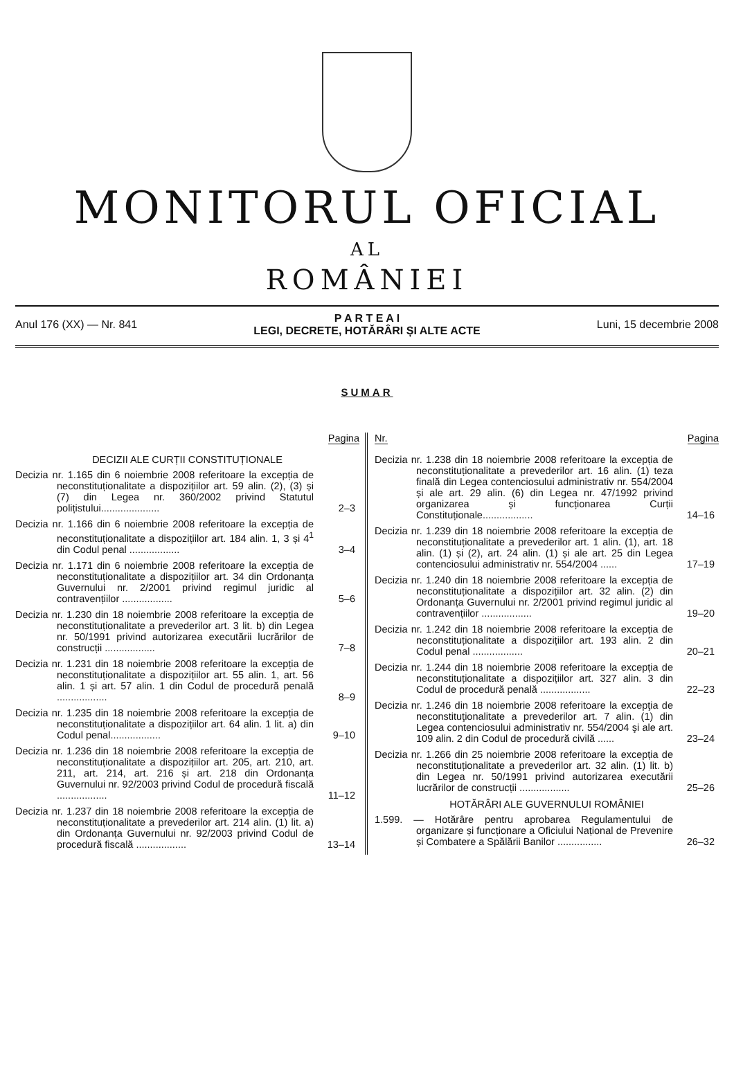MONITORUL OFICIAL
AL
ROMÂNIEI
Anul 176 (XX) — Nr. 841
P A R T E A I
LEGI, DECRETE, HOTĂRÂRI ȘI ALTE ACTE
Luni, 15 decembrie 2008
SUMAR
Pagina
DECIZII ALE CURȚII CONSTITUȚIONALE
Decizia nr. 1.165 din 6 noiembrie 2008 referitoare la excepția de neconstituționalitate a dispozițiilor art. 59 alin. (2), (3) și (7) din Legea nr. 360/2002 privind Statutul polițistului.....................
2–3
Decizia nr. 1.166 din 6 noiembrie 2008 referitoare la excepția de neconstituționalitate a dispozițiilor art. 184 alin. 1, 3 și 4<sup>1</sup> din Codul penal ..................
3–4
Decizia nr. 1.171 din 6 noiembrie 2008 referitoare la excepția de neconstituționalitate a dispozițiilor art. 34 din Ordonanța Guvernului nr. 2/2001 privind regimul juridic al contravențiilor ..................
5–6
Decizia nr. 1.230 din 18 noiembrie 2008 referitoare la excepția de neconstituționalitate a prevederilor art. 3 lit. b) din Legea nr. 50/1991 privind autorizarea executării lucrărilor de construcții ..................
7–8
Decizia nr. 1.231 din 18 noiembrie 2008 referitoare la excepția de neconstituționalitate a dispozițiilor art. 55 alin. 1, art. 56 alin. 1 și art. 57 alin. 1 din Codul de procedură penală ..................
8–9
Decizia nr. 1.235 din 18 noiembrie 2008 referitoare la excepția de neconstituționalitate a dispozițiilor art. 64 alin. 1 lit. a) din Codul penal..................
9–10
Decizia nr. 1.236 din 18 noiembrie 2008 referitoare la excepția de neconstituționalitate a dispozițiilor art. 205, art. 210, art. 211, art. 214, art. 216 și art. 218 din Ordonanța Guvernului nr. 92/2003 privind Codul de procedură fiscală ..................
11–12
Decizia nr. 1.237 din 18 noiembrie 2008 referitoare la excepția de neconstituționalitate a prevederilor art. 214 alin. (1) lit. a) din Ordonanța Guvernului nr. 92/2003 privind Codul de procedură fiscală ..................
13–14
Nr. Pagina
Decizia nr. 1.238 din 18 noiembrie 2008 referitoare la excepția de neconstituționalitate a prevederilor art. 16 alin. (1) teza finală din Legea contenciosului administrativ nr. 554/2004 și ale art. 29 alin. (6) din Legea nr. 47/1992 privind organizarea și funcționarea Curții Constituționale..................
14–16
Decizia nr. 1.239 din 18 noiembrie 2008 referitoare la excepția de neconstituționalitate a prevederilor art. 1 alin. (1), art. 18 alin. (1) și (2), art. 24 alin. (1) și ale art. 25 din Legea contenciosului administrativ nr. 554/2004 ......
17–19
Decizia nr. 1.240 din 18 noiembrie 2008 referitoare la excepția de neconstituționalitate a dispozițiilor art. 32 alin. (2) din Ordonanța Guvernului nr. 2/2001 privind regimul juridic al contravențiilor ..................
19–20
Decizia nr. 1.242 din 18 noiembrie 2008 referitoare la excepția de neconstituționalitate a dispozițiilor art. 193 alin. 2 din Codul penal ..................
20–21
Decizia nr. 1.244 din 18 noiembrie 2008 referitoare la excepția de neconstituționalitate a dispozițiilor art. 327 alin. 3 din Codul de procedură penală ..................
22–23
Decizia nr. 1.246 din 18 noiembrie 2008 referitoare la excepţia de neconstituţionalitate a prevederilor art. 7 alin. (1) din Legea contenciosului administrativ nr. 554/2004 şi ale art. 109 alin. 2 din Codul de procedură civilă ......
23–24
Decizia nr. 1.266 din 25 noiembrie 2008 referitoare la excepția de neconstituționalitate a prevederilor art. 32 alin. (1) lit. b) din Legea nr. 50/1991 privind autorizarea executării lucrărilor de construcții ..................
25–26
HOTĂRÂRI ALE GUVERNULUI ROMÂNIEI
1.599. — Hotărâre pentru aprobarea Regulamentului de organizare și funcționare a Oficiului Național de Prevenire și Combatere a Spălării Banilor ................
26–32